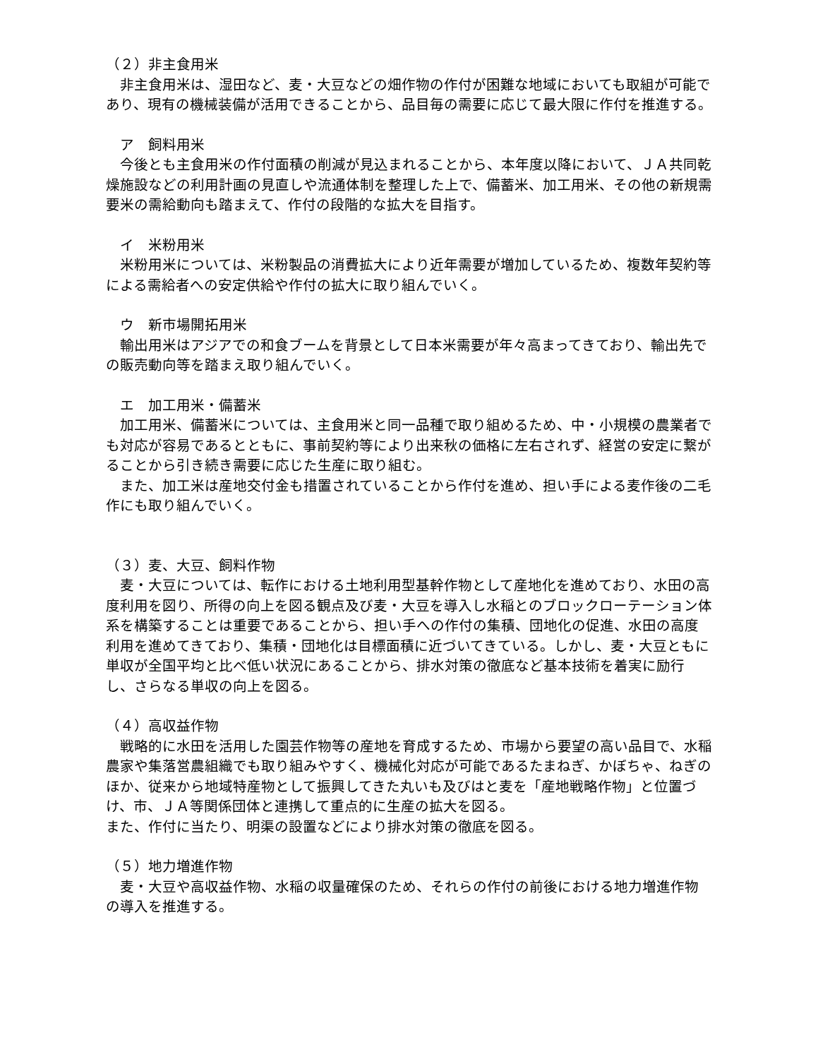（２）非主食用米
　非主食用米は、湿田など、麦・大豆などの畑作物の作付が困難な地域においても取組が可能であり、現有の機械装備が活用できることから、品目毎の需要に応じて最大限に作付を推進する。
　ア　飼料用米
　今後とも主食用米の作付面積の削減が見込まれることから、本年度以降において、ＪＡ共同乾燥施設などの利用計画の見直しや流通体制を整理した上で、備蓄米、加工用米、その他の新規需要米の需給動向も踏まえて、作付の段階的な拡大を目指す。
　イ　米粉用米
　米粉用米については、米粉製品の消費拡大により近年需要が増加しているため、複数年契約等による需給者への安定供給や作付の拡大に取り組んでいく。
　ウ　新市場開拓用米
　輸出用米はアジアでの和食ブームを背景として日本米需要が年々高まってきており、輸出先での販売動向等を踏まえ取り組んでいく。
　エ　加工用米・備蓄米
　加工用米、備蓄米については、主食用米と同一品種で取り組めるため、中・小規模の農業者でも対応が容易であるとともに、事前契約等により出来秋の価格に左右されず、経営の安定に繋がることから引き続き需要に応じた生産に取り組む。
　また、加工米は産地交付金も措置されていることから作付を進め、担い手による麦作後の二毛作にも取り組んでいく。
（３）麦、大豆、飼料作物
　麦・大豆については、転作における土地利用型基幹作物として産地化を進めており、水田の高度利用を図り、所得の向上を図る観点及び麦・大豆を導入し水稲とのブロックローテーション体系を構築することは重要であることから、担い手への作付の集積、団地化の促進、水田の高度利用を進めてきており、集積・団地化は目標面積に近づいてきている。しかし、麦・大豆ともに単収が全国平均と比べ低い状況にあることから、排水対策の徹底など基本技術を着実に励行し、さらなる単収の向上を図る。
（４）高収益作物
　戦略的に水田を活用した園芸作物等の産地を育成するため、市場から要望の高い品目で、水稲農家や集落営農組織でも取り組みやすく、機械化対応が可能であるたまねぎ、かぼちゃ、ねぎのほか、従来から地域特産物として振興してきた丸いも及びはと麦を「産地戦略作物」と位置づけ、市、ＪＡ等関係団体と連携して重点的に生産の拡大を図る。
また、作付に当たり、明渠の設置などにより排水対策の徹底を図る。
（５）地力増進作物
　麦・大豆や高収益作物、水稲の収量確保のため、それらの作付の前後における地力増進作物の導入を推進する。